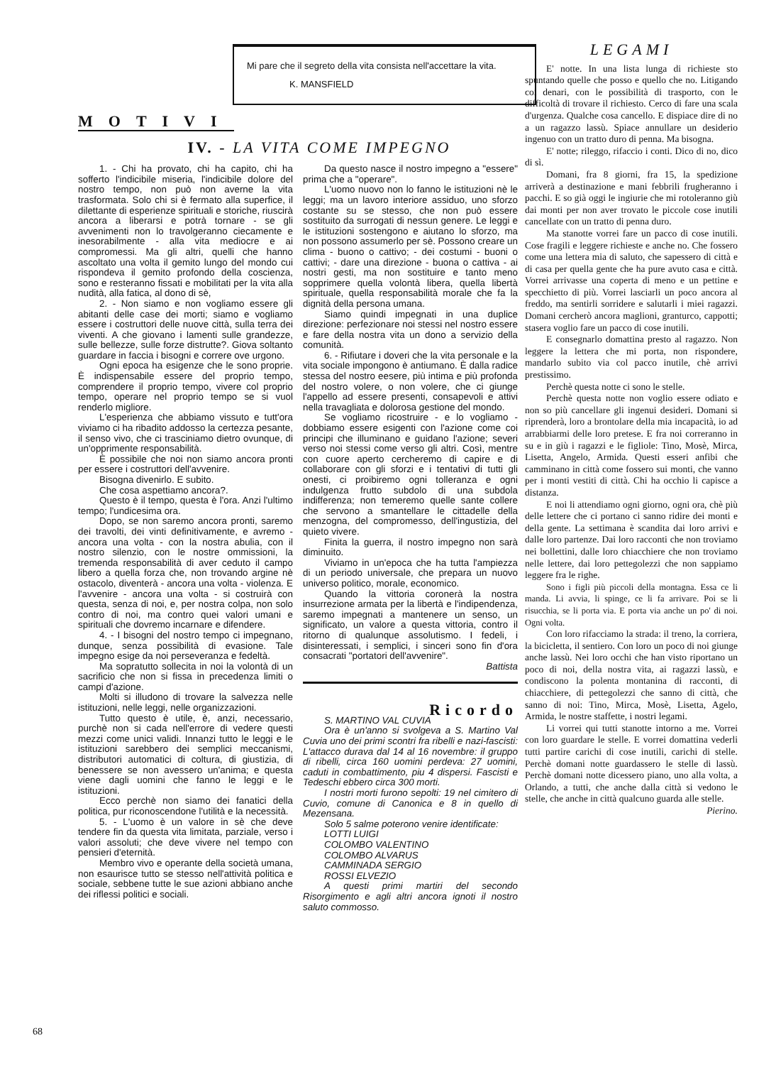Mi pare che il segreto della vita consista nell'accettare la vita. K. MANSFIELD
MOTIVI
IV. - LA VITA COME IMPEGNO
1. - Chi ha provato, chi ha capito, chi ha sofferto l'indicibile miseria, l'indicibile dolore del nostro tempo, non può non averne la vita trasformata. Solo chi si è fermato alla superfice, il dilettante di esperienze spirituali e storiche, riuscirà ancora a liberarsi e potrà tornare - se gli avvenimenti non lo travolgeranno ciecamente e inesorabilmente - alla vita mediocre e ai compromessi. Ma gli altri, quelli che hanno ascoltato una volta il gemito lungo del mondo cui rispondeva il gemito profondo della coscienza, sono e resteranno fissati e mobilitati per la vita alla nudità, alla fatica, al dono di sè,
2. - Non siamo e non vogliamo essere gli abitanti delle case dei morti; siamo e vogliamo essere i costruttori delle nuove città, sulla terra dei viventi. A che giovano i lamenti sulle grandezze, sulle bellezze, sulle forze distrutte?. Giova soltanto guardare in faccia i bisogni e correre ove urgono.
Ogni epoca ha esigenze che le sono proprie. È indispensabile essere del proprio tempo, comprendere il proprio tempo, vivere col proprio tempo, operare nel proprio tempo se si vuol renderlo migliore.
L'esperienza che abbiamo vissuto e tutt'ora viviamo ci ha ribadito addosso la certezza pesante, il senso vivo, che ci trasciniamo dietro ovunque, di un'opprimente responsabilità.
È possibile che noi non siamo ancora pronti per essere i costruttori dell'avvenire.
Bisogna divenirlo. E subito.
Che cosa aspettiamo ancora?.
Questo è il tempo, questa è l'ora. Anzi l'ultimo tempo; l'undicesima ora.
Dopo, se non saremo ancora pronti, saremo dei travolti, dei vinti definitivamente, e avremo - ancora una volta - con la nostra abulia, con il nostro silenzio, con le nostre ommissioni, la tremenda responsabilità di aver ceduto il campo libero a quella forza che, non trovando argine nè ostacolo, diventerà - ancora una volta - violenza. E l'avvenire - ancora una volta - si costruirà con questa, senza di noi, e, per nostra colpa, non solo contro di noi, ma contro quei valori umani e spirituali che dovremo incarnare e difendere.
4. - I bisogni del nostro tempo ci impegnano, dunque, senza possibilità di evasione. Tale impegno esige da noi perseveranza e fedeltà.
Ma sopratutto sollecita in noi la volontà di un sacrificio che non si fissa in precedenza limiti o campi d'azione.
Molti si illudono di trovare la salvezza nelle istituzioni, nelle leggi, nelle organizzazioni.
Tutto questo è utile, è, anzi, necessario, purchè non si cada nell'errore di vedere questi mezzi come unici validi. Innanzi tutto le leggi e le istituzioni sarebbero dei semplici meccanismi, distributori automatici di coltura, di giustizia, di benessere se non avessero un'anima; e questa viene dagli uomini che fanno le leggi e le istituzioni.
Ecco perchè non siamo dei fanatici della politica, pur riconoscendone l'utilità e la necessità.
5. - L'uomo è un valore in sè che deve tendere fin da questa vita limitata, parziale, verso i valori assoluti; che deve vivere nel tempo con pensieri d'eternità.
Membro vivo e operante della società umana, non esaurisce tutto se stesso nell'attività politica e sociale, sebbene tutte le sue azioni abbiano anche dei riflessi politici e sociali.
Da questo nasce il nostro impegno a "essere" prima che a "operare".
L'uomo nuovo non lo fanno le istituzioni nè le leggi; ma un lavoro interiore assiduo, uno sforzo costante su se stesso, che non può essere sostituito da surrogati di nessun genere. Le leggi e le istituzioni sostengono e aiutano lo sforzo, ma non possono assumerlo per sè. Possono creare un clima - buono o cattivo; - dei costumi - buoni o cattivi; - dare una direzione - buona o cattiva - ai nostri gesti, ma non sostituire e tanto meno sopprimere quella volontà libera, quella libertà spirituale, quella responsabilità morale che fa la dignità della persona umana.
Siamo quindi impegnati in una duplice direzione: perfezionare noi stessi nel nostro essere e fare della nostra vita un dono a servizio della comunità.
6. - Rifiutare i doveri che la vita personale e la vita sociale impongono è antiumano. È dalla radice stessa del nostro eesere, più intima e più profonda del nostro volere, o non volere, che ci giunge l'appello ad essere presenti, consapevoli e attivi nella travagliata e dolorosa gestione del mondo.
Se vogliamo ricostruire - e lo vogliamo - dobbiamo essere esigenti con l'azione come coi principi che illuminano e guidano l'azione; severi verso noi stessi come verso gli altri. Così, mentre con cuore aperto cercheremo di capire e di collaborare con gli sforzi e i tentativi di tutti gli onesti, ci proibiremo ogni tolleranza e ogni indulgenza frutto subdolo di una subdola indifferenza; non temeremo quelle sante collere che servono a smantellare le cittadelle della menzogna, del compromesso, dell'ingustizia, del quieto vivere.
Finita la guerra, il nostro impegno non sarà diminuito.
Viviamo in un'epoca che ha tutta l'ampiezza di un periodo universale, che prepara un nuovo universo politico, morale, economico.
Quando la vittoria coronerà la nostra insurrezione armata per la libertà e l'indipendenza, saremo impegnati a mantenere un senso, un significato, un valore a questa vittoria, contro il ritorno di qualunque assolutismo. I fedeli, i disinteressati, i semplici, i sinceri sono fin d'ora consacrati "portatori dell'avvenire".
Battista
Ricordo
S. MARTINO VAL CUVIA
Ora è un'anno si svolgeva a S. Martino Val Cuvia uno dei primi scontri fra ribelli e nazi-fascisti: L'attacco durava dal 14 al 16 novembre: il gruppo di ribelli, circa 160 uomini perdeva: 27 uomini, caduti in combattimento, piu 4 dispersi. Fascisti e Tedeschi ebbero circa 300 morti.
I nostri morti furono sepolti: 19 nel cimitero di Cuvio, comune di Canonica e 8 in quello di Mezensana.
Solo 5 salme poterono venire identificate:
LOTTI LUIGI
COLOMBO VALENTINO
COLOMBO ALVARUS
CAMMINADA SERGIO
ROSSI ELVEZIO
A questi primi martiri del secondo Risorgimento e agli altri ancora ignoti il nostro saluto commosso.
LEGAMI
E' notte. In una lista lunga di richieste sto spuntando quelle che posso e quello che no. Litigando coi denari, con le possibilità di trasporto, con le difficoltà di trovare il richiesto. Cerco di fare una scala d'urgenza. Qualche cosa cancello. E dispiace dire di no a un ragazzo lassù. Spiace annullare un desiderio ingenuo con un tratto duro di penna. Ma bisogna.
E' notte; rileggo, rifaccio i conti. Dico di no, dico di sì.
Domani, fra 8 giorni, fra 15, la spedizione arriverà a destinazione e mani febbrili frugheranno i pacchi. E so già oggi le ingiurie che mi rotoleranno giù dai monti per non aver trovato le piccole cose inutili cancellate con un tratto di penna duro.
Ma stanotte vorrei fare un pacco di cose inutili. Cose fragili e leggere richieste e anche no. Che fossero come una lettera mia di saluto, che sapessero di città e di casa per quella gente che ha pure avuto casa e città. Vorrei arrivasse una coperta di meno e un pettine e specchietto di più. Vorrei lasciarli un poco ancora al freddo, ma sentirli sorridere e salutarli i miei ragazzi. Domani cercherò ancora maglioni, granturco, cappotti; stasera voglio fare un pacco di cose inutili.
E consegnarlo domattina presto al ragazzo. Non leggere la lettera che mi porta, non rispondere, mandarlo subito via col pacco inutile, chè arrivi prestissimo.
Perchè questa notte ci sono le stelle.
Perchè questa notte non voglio essere odiato e non so più cancellare gli ingenui desideri. Domani si riprenderà, loro a brontolare della mia incapacità, io ad arrabbiarmi delle loro pretese. E fra noi correranno in su e in giù i ragazzi e le figliole: Tino, Mosè, Mirca, Lisetta, Angelo, Armida. Questi esseri anfibi che camminano in città come fossero sui monti, che vanno per i monti vestiti di città. Chi ha occhio li capisce a distanza.
E noi li attendiamo ogni giorno, ogni ora, chè più delle lettere che ci portano ci sanno ridire dei monti e della gente. La settimana è scandita dai loro arrivi e dalle loro partenze. Dai loro racconti che non troviamo nei bollettini, dalle loro chiacchiere che non troviamo nelle lettere, dai loro pettegolezzi che non sappiamo leggere fra le righe.
Sono i figli più piccoli della montagna. Essa ce li manda. Li avvia, li spinge, ce li fa arrivare. Poi se li risucchia, se li porta via. E porta via anche un po' di noi. Ogni volta.
Con loro rifacciamo la strada: il treno, la corriera, la bicicletta, il sentiero. Con loro un poco di noi giunge anche lassù. Nei loro occhi che han visto riportano un poco di noi, della nostra vita, ai ragazzi lassù, e condiscono la polenta montanina di racconti, di chiacchiere, di pettegolezzi che sanno di città, che sanno di noi: Tino, Mirca, Mosè, Lisetta, Agelo, Armida, le nostre staffette, i nostri legami.
Li vorrei qui tutti stanotte intorno a me. Vorrei con loro guardare le stelle. E vorrei domattina vederli tutti partire carichi di cose inutili, carichi di stelle. Perchè domani notte guardassero le stelle di lassù. Perchè domani notte dicessero piano, uno alla volta, a Orlando, a tutti, che anche dalla città si vedono le stelle, che anche in città qualcuno guarda alle stelle. Pierino.
68